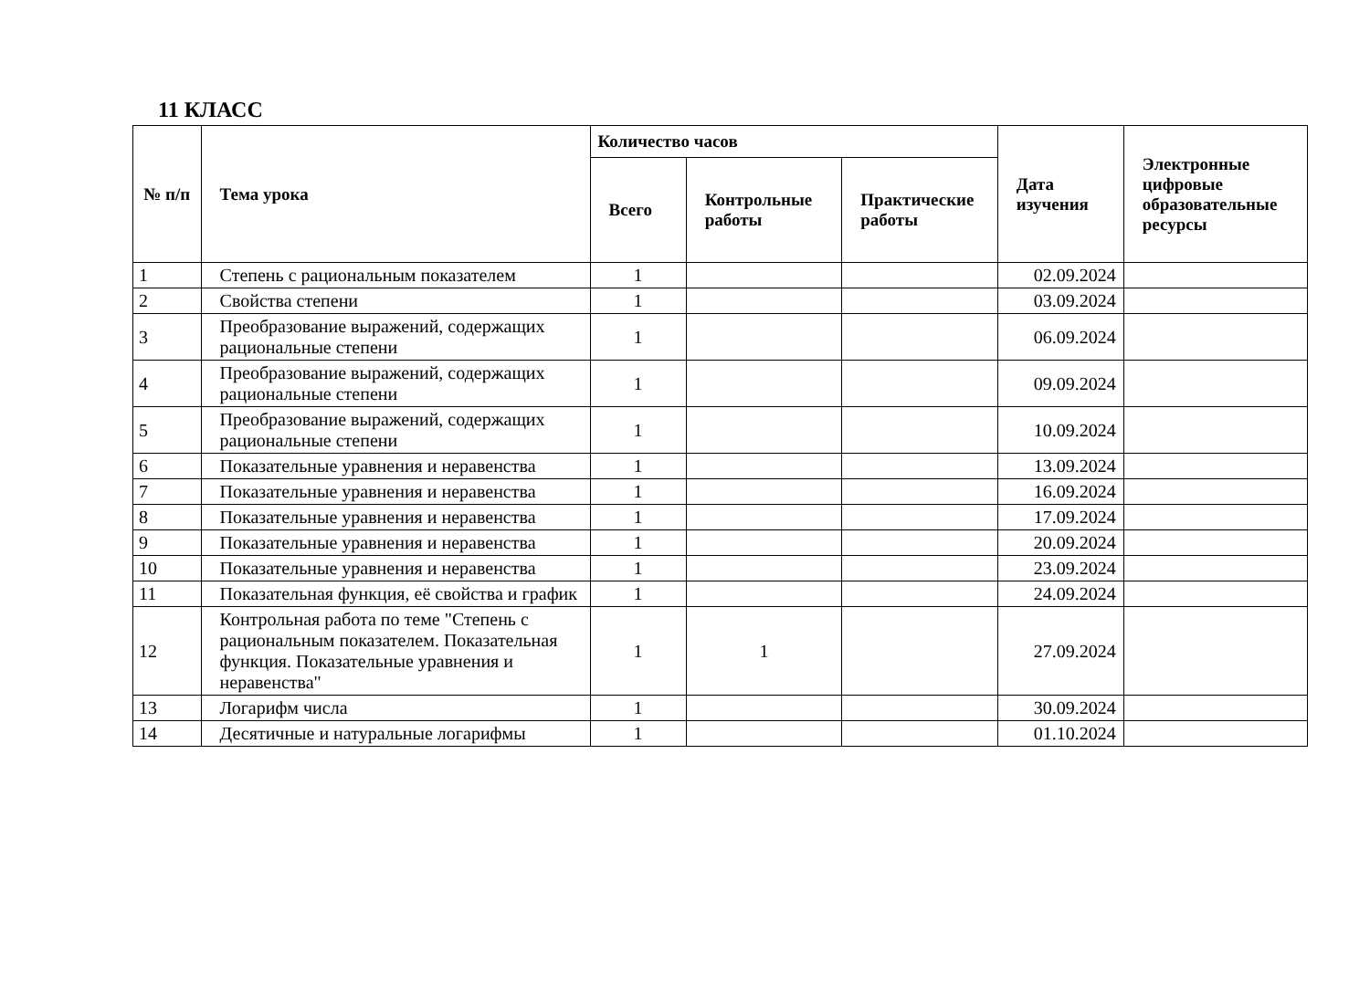11 КЛАСС
| № п/п | Тема урока | Количество часов | | | Дата изучения | Электронные цифровые образовательные ресурсы |
| --- | --- | --- | --- | --- | --- | --- |
| | | Всего | Контрольные работы | Практические работы | | |
| 1 | Степень с рациональным показателем | 1 | | | 02.09.2024 | |
| 2 | Свойства степени | 1 | | | 03.09.2024 | |
| 3 | Преобразование выражений, содержащих рациональные степени | 1 | | | 06.09.2024 | |
| 4 | Преобразование выражений, содержащих рациональные степени | 1 | | | 09.09.2024 | |
| 5 | Преобразование выражений, содержащих рациональные степени | 1 | | | 10.09.2024 | |
| 6 | Показательные уравнения и неравенства | 1 | | | 13.09.2024 | |
| 7 | Показательные уравнения и неравенства | 1 | | | 16.09.2024 | |
| 8 | Показательные уравнения и неравенства | 1 | | | 17.09.2024 | |
| 9 | Показательные уравнения и неравенства | 1 | | | 20.09.2024 | |
| 10 | Показательные уравнения и неравенства | 1 | | | 23.09.2024 | |
| 11 | Показательная функция, её свойства и график | 1 | | | 24.09.2024 | |
| 12 | Контрольная работа по теме "Степень с рациональным показателем. Показательная функция. Показательные уравнения и неравенства" | 1 | 1 | | 27.09.2024 | |
| 13 | Логарифм числа | 1 | | | 30.09.2024 | |
| 14 | Десятичные и натуральные логарифмы | 1 | | | 01.10.2024 | |